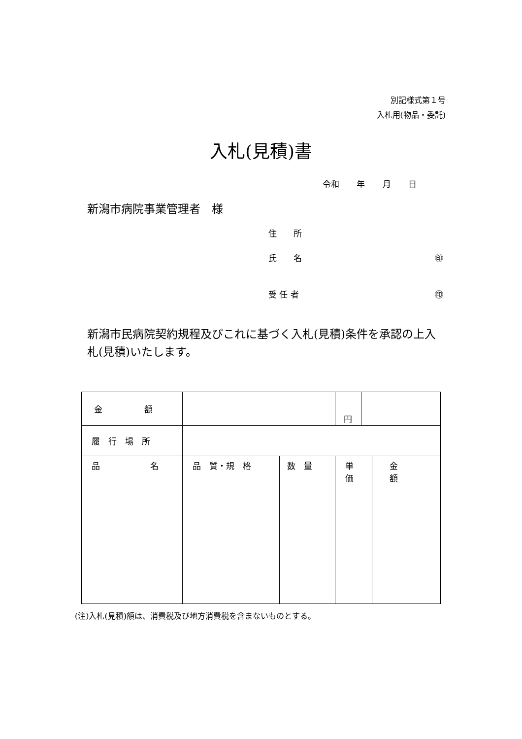別記様式第１号
入札用(物品・委託)
入札(見積)書
令和 年 月 日
新潟市病院事業管理者　様
住　　所
氏　　名 ㊞
受 任 者 ㊞
新潟市民病院契約規程及びこれに基づく入札(見積)条件を承認の上入札(見積)いたします。
| 金 額 | | | 円 | | |
| 履 行 場 所 | | | | | |
| 品 名 | 品 質・規 格 | 数 量 | 単 価 | | 金 額 |
(注)入札(見積)額は、消費税及び地方消費税を含まないものとする。